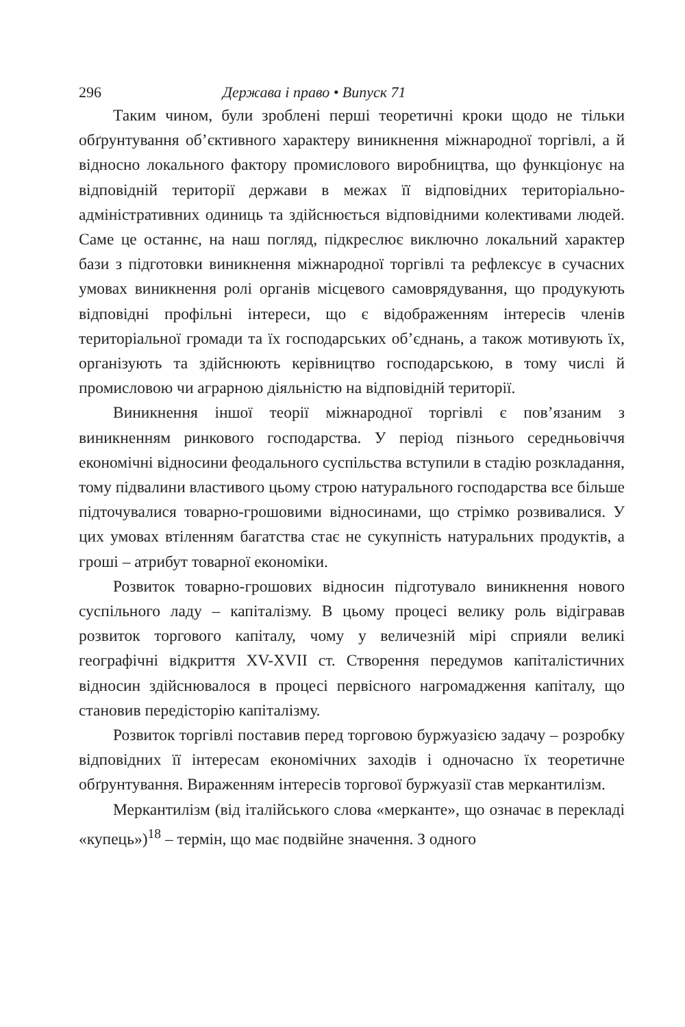296 Держава і право • Випуск 71
Таким чином, були зроблені перші теоретичні кроки щодо не тільки обґрунтування об’єктивного характеру виникнення міжнародної торгівлі, а й відносно локального фактору промислового виробництва, що функціонує на відповідній території держави в межах її відповідних територіально-адміністративних одиниць та здійснюється відповідними колективами людей. Саме це останнє, на наш погляд, підкреслює виключно локальний характер бази з підготовки виникнення міжнародної торгівлі та рефлексує в сучасних умовах виникнення ролі органів місцевого самоврядування, що продукують відповідні профільні інтереси, що є відображенням інтересів членів територіальної громади та їх господарських об’єднань, а також мотивують їх, організують та здійснюють керівництво господарською, в тому числі й промисловою чи аграрною діяльністю на відповідній території.
Виникнення іншої теорії міжнародної торгівлі є пов’язаним з виникненням ринкового господарства. У період пізнього середньовіччя економічні відносини феодального суспільства вступили в стадію розкладання, тому підвалини властивого цьому строю натурального господарства все більше підточувалися товарно-грошовими відносинами, що стрімко розвивалися. У цих умовах втіленням багатства стає не сукупність натуральних продуктів, а гроші – атрибут товарної економіки.
Розвиток товарно-грошових відносин підготувало виникнення нового суспільного ладу – капіталізму. В цьому процесі велику роль відігравав розвиток торгового капіталу, чому у величезній мірі сприяли великі географічні відкриття XV-XVII ст. Створення передумов капіталістичних відносин здійснювалося в процесі первісного нагромадження капіталу, що становив передісторію капіталізму.
Розвиток торгівлі поставив перед торговою буржуазією задачу – розробку відповідних її інтересам економічних заходів і одночасно їх теоретичне обґрунтування. Вираженням інтересів торгової буржуазії став меркантилізм.
Меркантилізм (від італійського слова «меркaнте», що означає в перекладі «купець»)<sup>18</sup> – термін, що має подвійне значення. З одного